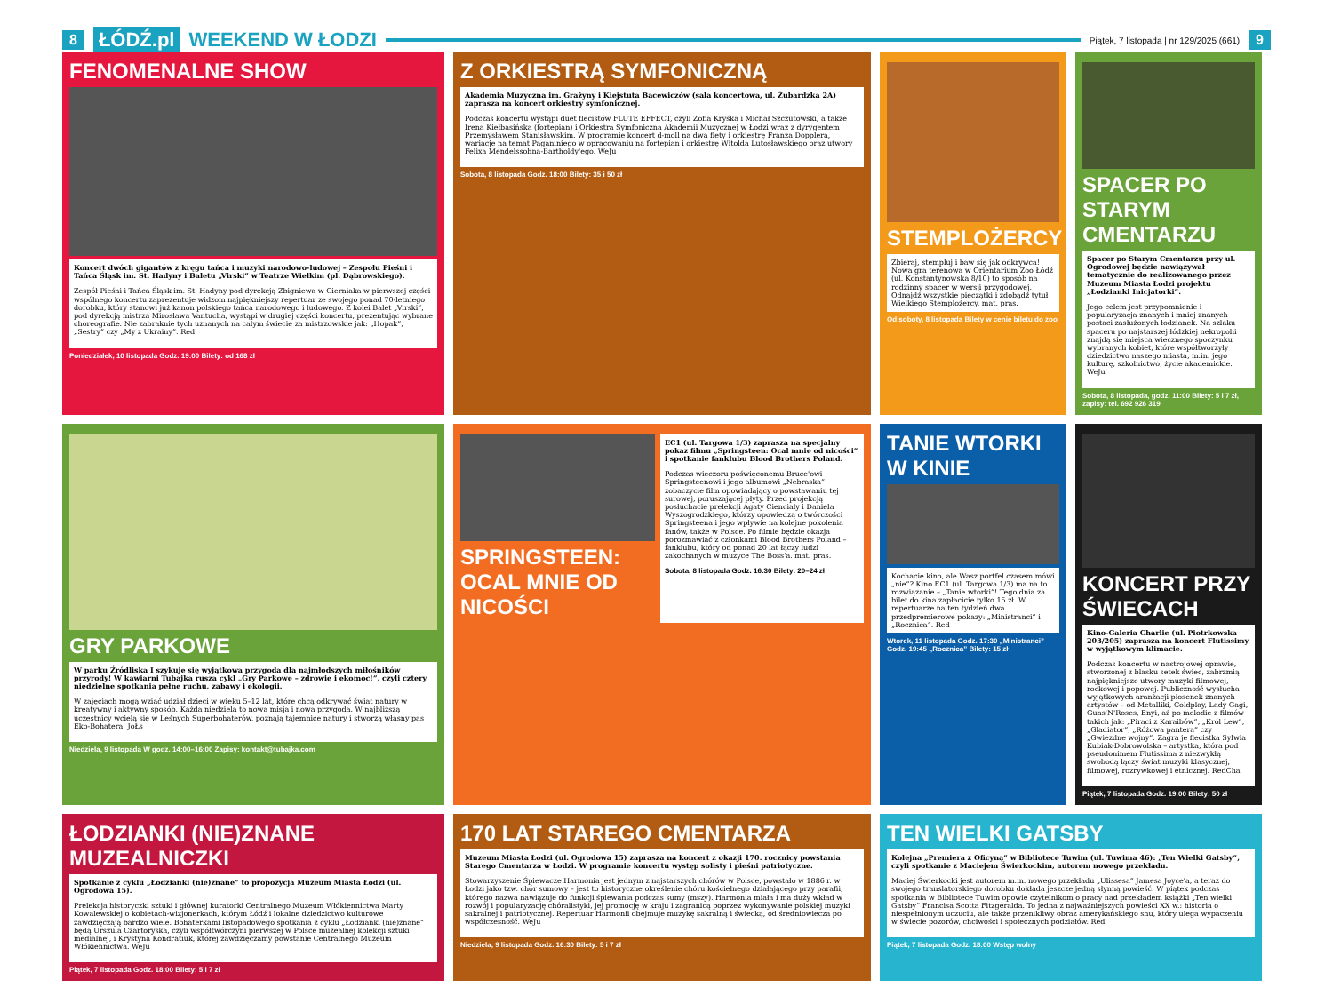8 ŁÓDŹ.pl WEEKEND W ŁODZI Piątek, 7 listopada | nr 129/2025 (661) 9
FENOMENALNE SHOW
Koncert dwóch gigantów z kręgu tańca i muzyki narodowo-ludowej – Zespołu Pieśni i Tańca Śląsk im. St. Hadyny i Baletu „Virski” w Teatrze Wielkim (pl. Dąbrowskiego).
Zespół Pieśni i Tańca Śląsk im. St. Hadyny pod dyrekcją Zbigniewa w Cierniaka w pierwszej części wspólnego koncertu zaprezentuje widzom najpiękniejszy repertuar ze swojego ponad 70-letniego dorobku, który stanowi już kanon polskiego tańca narodowego i ludowego. Z kolei Balet „Virski”, pod dyrekcją mistrza Mirosława Vantucha, wystąpi w drugiej części koncertu, prezentując wybrane choreografie. Nie zabraknie tych uznanych na całym świecie za mistrzowskie jak: „Hopak”, „Sestry” czy „My z Ukrainy”. Red
Poniedziałek, 10 listopada Godz. 19:00 Bilety: od 168 zł
Z ORKIESTRĄ SYMFONICZNĄ
Akademia Muzyczna im. Grażyny i Kiejstuta Bacewiczów (sala koncertowa, ul. Żubardzka 2A) zaprasza na koncert orkiestry symfonicznej.
Podczas koncertu wystąpi duet flecistów FLUTE EFFECT, czyli Zofia Kryśka i Michał Szczutowski, a także Irena Kiełbasińska (fortepian) i Orkiestra Symfoniczna Akademii Muzycznej w Łodzi wraz z dyrygentem Przemysławem Stanisławskim. W programie koncert d-moll na dwa flety i orkiestrę Franza Dopplera, wariacje na temat Paganiniego w opracowaniu na fortepian i orkiestrę Witolda Lutosławskiego oraz utwory Felixa Mendelssohna-Bartholdy'ego. WeJu
Sobota, 8 listopada Godz. 18:00 Bilety: 35 i 50 zł
STEMPLOŻERCY
Zbieraj, stempluj i baw się jak odkrywca! Nowa gra terenowa w Orientarium Zoo Łódź (ul. Konstantynowska 8/10) to sposób na rodzinny spacer w wersji przygodowej. Odnajdź wszystkie pieczątki i zdobądź tytuł Wielkiego Stemplożercy. mat. pras.
Od soboty, 8 listopada Bilety w cenie biletu do zoo
SPACER PO STARYM CMENTARZU
Spacer po Starym Cmentarzu przy ul. Ogrodowej będzie nawiązywał tematycznie do realizowanego przez Muzeum Miasta Łodzi projektu „Łodzianki Inicjatorki”.
Jego celem jest przypomnienie i popularyzacja znanych i mniej znanych postaci zasłużonych łodzianek. Na szlaku spaceru po najstarszej łódzkiej nekropolii znajdą się miejsca wiecznego spoczynku wybranych kobiet, które współtworzyły dziedzictwo naszego miasta, m.in. jego kulturę, szkolnictwo, życie akademickie. WeJu
Sobota, 8 listopada, godz. 11:00 Bilety: 5 i 7 zł, zapisy: tel. 692 926 319
GRY PARKOWE
W parku Źródliska I szykuje się wyjątkowa przygoda dla najmłodszych miłośników przyrody! W kawiarni Tubajka rusza cykl „Gry Parkowe – zdrowie i ekomoc!”, czyli cztery niedzielne spotkania pełne ruchu, zabawy i ekologii.
W zajęciach mogą wziąć udział dzieci w wieku 5–12 lat, które chcą odkrywać świat natury w kreatywny i aktywny sposób. Każda niedziela to nowa misja i nowa przygoda. W najbliższą uczestnicy wcielą się w Leśnych Superbohaterów, poznają tajemnice natury i stworzą własny pas Eko-Bohatera. JoŁs
Niedziela, 9 listopada W godz. 14:00–16:00 Zapisy: kontakt@tubajka.com
SPRINGSTEEN: OCAL MNIE OD NICOŚCI
EC1 (ul. Targowa 1/3) zaprasza na specjalny pokaz filmu „Springsteen: Ocal mnie od nicości” i spotkanie fanklubu Blood Brothers Poland.
Podczas wieczoru poświęconemu Bruce'owi Springsteenowi i jego albumowi „Nebraska” zobaczycie film opowiadający o powstawaniu tej surowej, poruszającej płyty. Przed projekcją posłuchacie prelekcji Agaty Ciencia​ły i Daniela Wyszogrodzkiego, którzy opowiedzą o twórczości Springsteena i jego wpływie na kolejne pokolenia fanów, także w Polsce. Po filmie będzie okazja porozmawiać z członkami Blood Brothers Poland – fanklubu, który od ponad 20 lat łączy ludzi zakochanych w muzyce The Boss'a. mat. pras.
Sobota, 8 listopada Godz. 16:30 Bilety: 20–24 zł
TANIE WTORKI W KINIE
Kochacie kino, ale Wasz portfel czasem mówi „nie”? Kino EC1 (ul. Targowa 1/3) ma na to rozwiązanie – „Tanie wtorki”! Tego dnia za bilet do kina zapłacicie tylko 15 zł. W repertuarze na ten tydzień dwa przedpremierowe pokazy: „Ministranci” i „Rocznica”. Red
Wtorek, 11 listopada Godz. 17:30 „Ministranci” Godz. 19:45 „Rocznica” Bilety: 15 zł
KONCERT PRZY ŚWIECACH
Kino-Galeria Charlie (ul. Piotrkowska 203/205) zaprasza na koncert Flutissimy w wyjątkowym klimacie.
Podczas koncertu w nastrojowej oprawie, stworzonej z blasku setek świec, zabrzmią najpiękniejsze utwory muzyki filmowej, rockowej i popowej. Publiczność wysłucha wyjątkowych aranżacji piosenek znanych artystów – od Metalliki, Coldplay, Lady Gagi, Guns'N'Roses, Enyi, aż po melodie z filmów takich jak: „Piraci z Karaibów”, „Król Lew”, „Gladiator”, „Różowa pantera” czy „Gwiezdne wojny”. Zagra je flecistka Sylwia Kubiak-Dobrowolska – artystka, która pod pseudonimem Flutissima z niezwykłą swobodą łączy świat muzyki klasycznej, filmowej, rozrywkowej i etnicznej. RedCha
Piątek, 7 listopada Godz. 19:00 Bilety: 50 zł
ŁODZIANKI (NIE)ZNANE MUZEALNICZKI
Spotkanie z cyklu „Łodzianki (nie)znane” to propozycja Muzeum Miasta Łodzi (ul. Ogrodowa 15).
Prelekcja historyczki sztuki i głównej kuratorki Centralnego Muzeum Włókiennictwa Marty Kowalewskiej o kobietach-wizjonerkach, którym Łódź i lokalne dziedzictwo kulturowe zawdzięczają bardzo wiele. Bohaterkami listopadowego spotkania z cyklu „Łodzianki (nie)znane” będą Urszula Czartoryska, czyli współtwórczyni pierwszej w Polsce muzealnej kolekcji sztuki medialnej, i Krystyna Kondratiuk, której zawdzięczamy powstanie Centralnego Muzeum Włókiennictwa. WeJu
Piątek, 7 listopada Godz. 18:00 Bilety: 5 i 7 zł
170 LAT STAREGO CMENTARZA
Muzeum Miasta Łodzi (ul. Ogrodowa 15) zaprasza na koncert z okazji 170. rocznicy powstania Starego Cmentarza w Łodzi. W programie koncertu występ solisty i pieśni patriotyczne.
Stowarzyszenie Śpiewacze Harmonia jest jednym z najstarszych chórów w Polsce, powstało w 1886 r. w Łodzi jako tzw. chór sumowy – jest to historyczne określenie chóru kościelnego działającego przy parafii, którego nazwa nawiązuje do funkcji śpiewania podczas sumy (mszy). Harmonia miała i ma duży wkład w rozwój i popularyzację chóralistyki, jej promocję w kraju i zagranicą poprzez wykonywanie polskiej muzyki sakralnej i patriotycznej. Repertuar Harmonii obejmuje muzykę sakralną i świecką, od średniowiecza po współczesność. WeJu
Niedziela, 9 listopada Godz. 16:30 Bilety: 5 i 7 zł
TEN WIELKI GATSBY
Kolejna „Premiera z Oficyną” w Bibliotece Tuwim (ul. Tuwima 46): „Ten Wielki Gatsby”, czyli spotkanie z Maciejem Świerkockim, autorem nowego przekładu.
Maciej Świerkocki jest autorem m.in. nowego przekładu „Ulissesa” Jamesa Joyce'a, a teraz do swojego translatorskiego dorobku dokłada jeszcze jedną słynną powieść. W piątek podczas spotkania w Bibliotece Tuwim opowie czytelnikom o pracy nad przekładem książki „Ten wielki Gatsby” Francisa Scotta Fitzgeralda. To jedna z najważniejszych powieści XX w.: historia o niespełnionym uczuciu, ale także przenikliwy obraz amerykańskiego snu, który ulega wypaczeniu w świecie pozorów, chciwości i społecznych podziałów. Red
Piątek, 7 listopada Godz. 18:00 Wstęp wolny